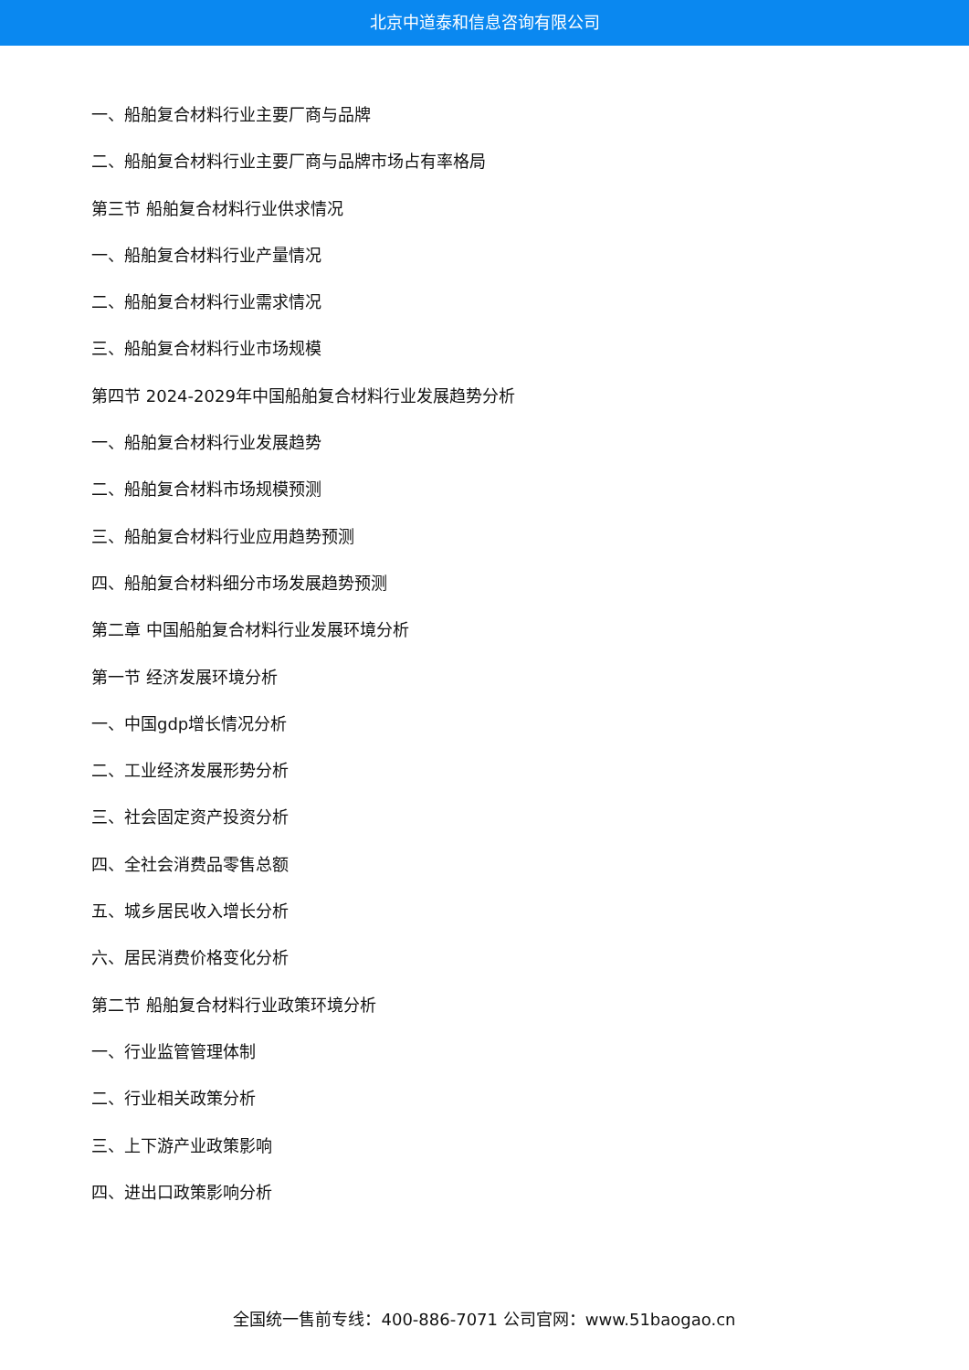北京中道泰和信息咨询有限公司
一、船舶复合材料行业主要厂商与品牌
二、船舶复合材料行业主要厂商与品牌市场占有率格局
第三节 船舶复合材料行业供求情况
一、船舶复合材料行业产量情况
二、船舶复合材料行业需求情况
三、船舶复合材料行业市场规模
第四节 2024-2029年中国船舶复合材料行业发展趋势分析
一、船舶复合材料行业发展趋势
二、船舶复合材料市场规模预测
三、船舶复合材料行业应用趋势预测
四、船舶复合材料细分市场发展趋势预测
第二章 中国船舶复合材料行业发展环境分析
第一节 经济发展环境分析
一、中国gdp增长情况分析
二、工业经济发展形势分析
三、社会固定资产投资分析
四、全社会消费品零售总额
五、城乡居民收入增长分析
六、居民消费价格变化分析
第二节 船舶复合材料行业政策环境分析
一、行业监管管理体制
二、行业相关政策分析
三、上下游产业政策影响
四、进出口政策影响分析
全国统一售前专线：400-886-7071 公司官网：www.51baogao.cn